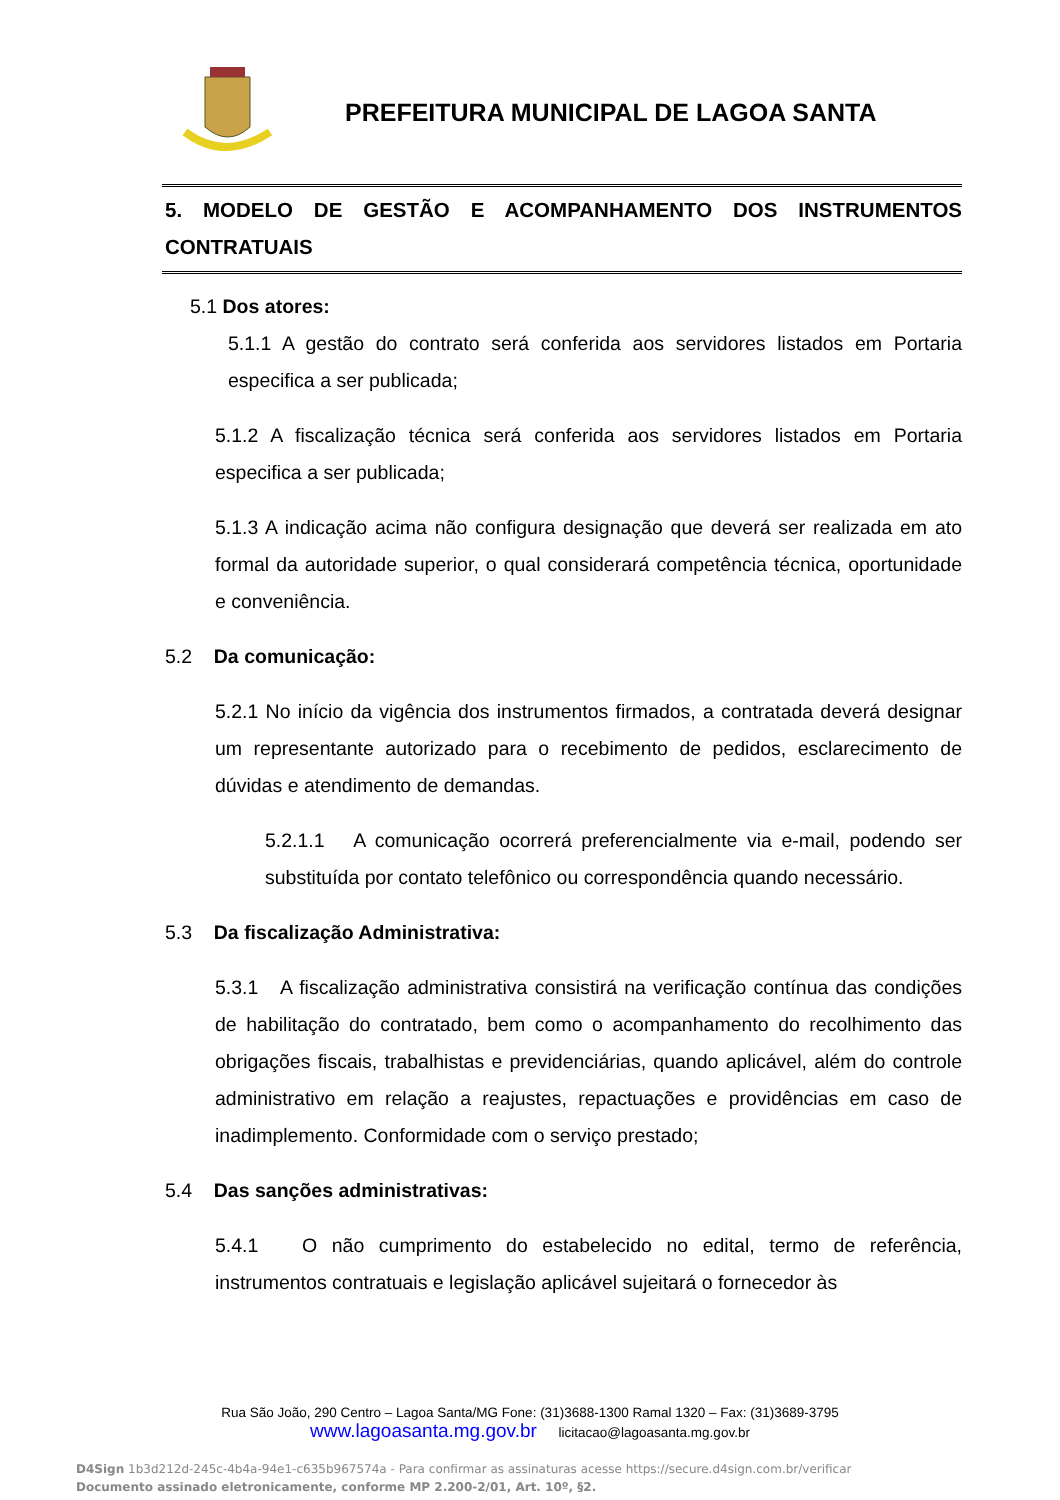PREFEITURA MUNICIPAL DE LAGOA SANTA
5. MODELO DE GESTÃO E ACOMPANHAMENTO DOS INSTRUMENTOS CONTRATUAIS
5.1 Dos atores:
5.1.1 A gestão do contrato será conferida aos servidores listados em Portaria especifica a ser publicada;
5.1.2 A fiscalização técnica será conferida aos servidores listados em Portaria especifica a ser publicada;
5.1.3 A indicação acima não configura designação que deverá ser realizada em ato formal da autoridade superior, o qual considerará competência técnica, oportunidade e conveniência.
5.2 Da comunicação:
5.2.1 No início da vigência dos instrumentos firmados, a contratada deverá designar um representante autorizado para o recebimento de pedidos, esclarecimento de dúvidas e atendimento de demandas.
5.2.1.1 A comunicação ocorrerá preferencialmente via e-mail, podendo ser substituída por contato telefônico ou correspondência quando necessário.
5.3 Da fiscalização Administrativa:
5.3.1 A fiscalização administrativa consistirá na verificação contínua das condições de habilitação do contratado, bem como o acompanhamento do recolhimento das obrigações fiscais, trabalhistas e previdenciárias, quando aplicável, além do controle administrativo em relação a reajustes, repactuações e providências em caso de inadimplemento. Conformidade com o serviço prestado;
5.4 Das sanções administrativas:
5.4.1 O não cumprimento do estabelecido no edital, termo de referência, instrumentos contratuais e legislação aplicável sujeitará o fornecedor às
Rua São João, 290 Centro – Lagoa Santa/MG Fone: (31)3688-1300 Ramal 1320 – Fax: (31)3689-3795
www.lagoasanta.mg.gov.br licitacao@lagoasanta.mg.gov.br
D4Sign 1b3d212d-245c-4b4a-94e1-c635b967574a - Para confirmar as assinaturas acesse https://secure.d4sign.com.br/verificar
Documento assinado eletronicamente, conforme MP 2.200-2/01, Art. 10º, §2.